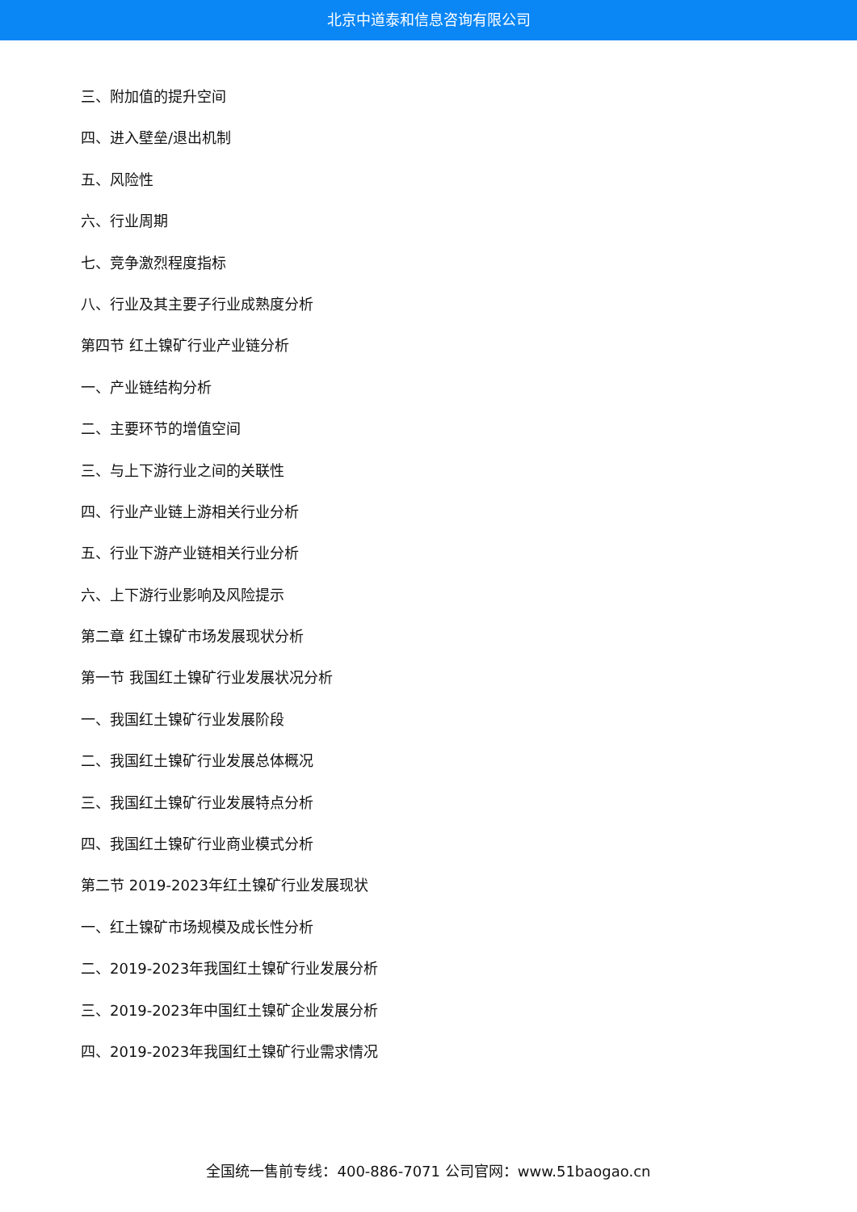北京中道泰和信息咨询有限公司
三、附加值的提升空间
四、进入壁垒/退出机制
五、风险性
六、行业周期
七、竞争激烈程度指标
八、行业及其主要子行业成熟度分析
第四节 红土镍矿行业产业链分析
一、产业链结构分析
二、主要环节的增值空间
三、与上下游行业之间的关联性
四、行业产业链上游相关行业分析
五、行业下游产业链相关行业分析
六、上下游行业影响及风险提示
第二章 红土镍矿市场发展现状分析
第一节 我国红土镍矿行业发展状况分析
一、我国红土镍矿行业发展阶段
二、我国红土镍矿行业发展总体概况
三、我国红土镍矿行业发展特点分析
四、我国红土镍矿行业商业模式分析
第二节 2019-2023年红土镍矿行业发展现状
一、红土镍矿市场规模及成长性分析
二、2019-2023年我国红土镍矿行业发展分析
三、2019-2023年中国红土镍矿企业发展分析
四、2019-2023年我国红土镍矿行业需求情况
全国统一售前专线：400-886-7071 公司官网：www.51baogao.cn